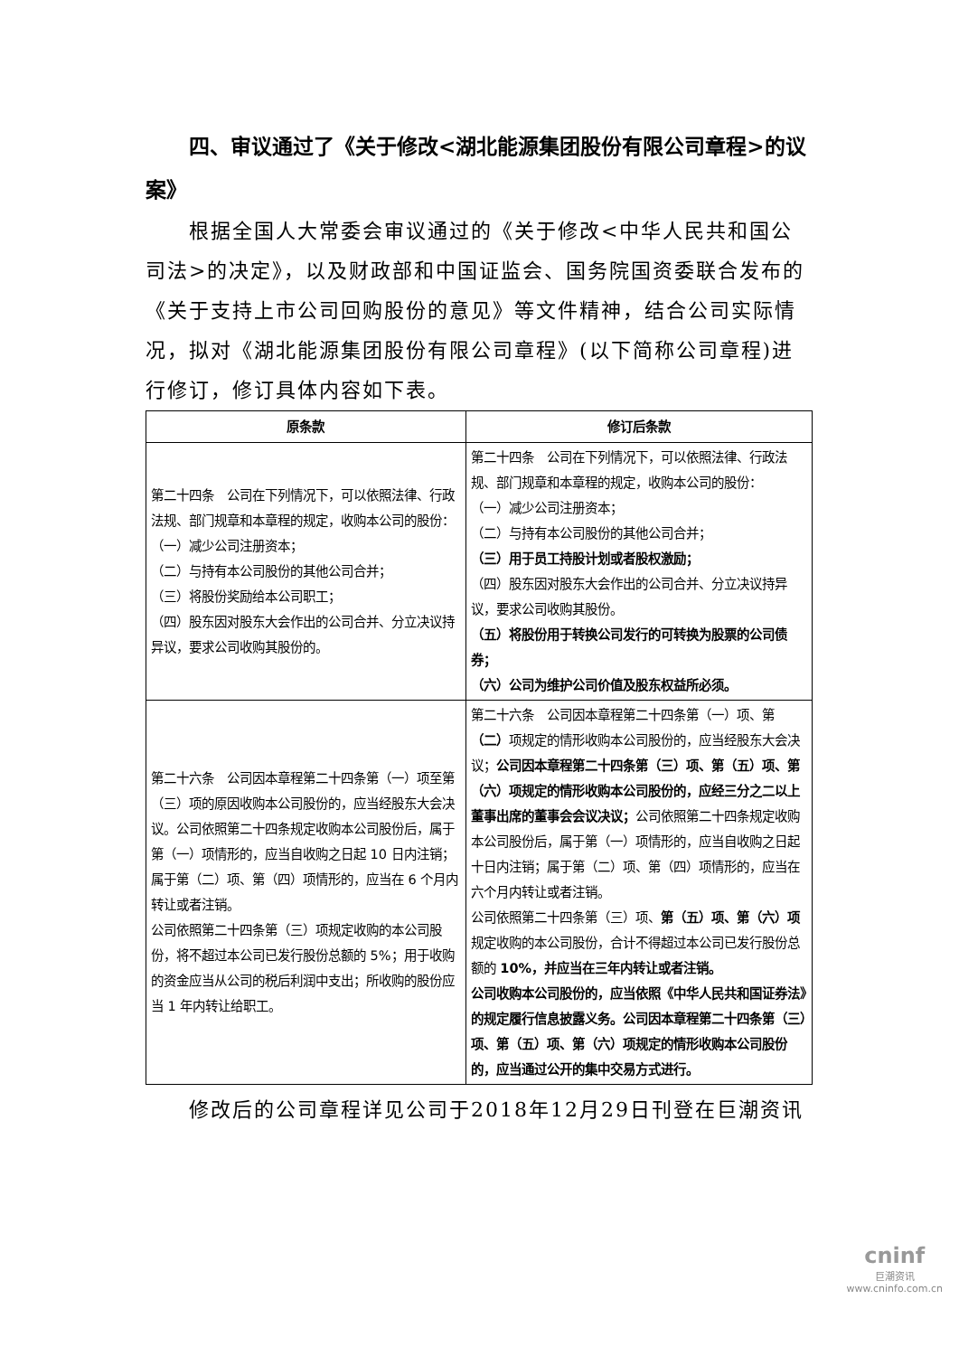四、审议通过了《关于修改<湖北能源集团股份有限公司章程>的议案》
根据全国人大常委会审议通过的《关于修改<中华人民共和国公司法>的决定》，以及财政部和中国证监会、国务院国资委联合发布的《关于支持上市公司回购股份的意见》等文件精神，结合公司实际情况，拟对《湖北能源集团股份有限公司章程》(以下简称公司章程)进行修订，修订具体内容如下表。
| 原条款 | 修订后条款 |
| --- | --- |
| 第二十四条 公司在下列情况下，可以依照法律、行政法规、部门规章和本章程的规定，收购本公司的股份： （一）减少公司注册资本； （二）与持有本公司股份的其他公司合并； （三）将股份奖励给本公司职工； （四）股东因对股东大会作出的公司合并、分立决议持异议，要求公司收购其股份的。 | 第二十四条 公司在下列情况下，可以依照法律、行政法规、部门规章和本章程的规定，收购本公司的股份： （一）减少公司注册资本； （二）与持有本公司股份的其他公司合并； （三）用于员工持股计划或者股权激励； （四）股东因对股东大会作出的公司合并、分立决议持异议，要求公司收购其股份。 （五）将股份用于转换公司发行的可转换为股票的公司债券； （六）公司为维护公司价值及股东权益所必须。 |
| 第二十六条 公司因本章程第二十四条第（一）项至第（三）项的原因收购本公司股份的，应当经股东大会决议。公司依照第二十四条规定收购本公司股份后，属于第（一）项情形的，应当自收购之日起 10 日内注销；属于第（二）项、第（四）项情形的，应当在 6 个月内转让或者注销。 公司依照第二十四条第（三）项规定收购的本公司股份，将不超过本公司已发行股份总额的 5%；用于收购的资金应当从公司的税后利润中支出；所收购的股份应当 1 年内转让给职工。 | 第二十六条 公司因本章程第二十四条第（一）项、第 （二） 项规定的情形收购本公司股份的，应当经股东大会决议； 公司因本章程第二十四条第（三）项、第（五）项、第（六）项规定的情形收购本公司股份的，应经三分之二以上董事出席的董事会会议决议； 公司依照第二十四条规定收购本公司股份后，属于第（一）项情形的，应当自收购之日起十日内注销；属于第（二）项、第（四）项情形的，应当在六个月内转让或者注销。 公司依照第二十四条第（三）项、 第（五）项、第（六）项 规定收购的本公司股份，合计不得超过本公司已发行股份总额的 10%，并应当在三年内转让或者注销。 公司收购本公司股份的，应当依照《中华人民共和国证券法》的规定履行信息披露义务。公司因本章程第二十四条第（三）项、第（五）项、第（六）项规定的情形收购本公司股份的，应当通过公开的集中交易方式进行。 |
修改后的公司章程详见公司于2018年12月29日刊登在巨潮资讯
cninf
巨潮资讯
www.cninfo.com.cn